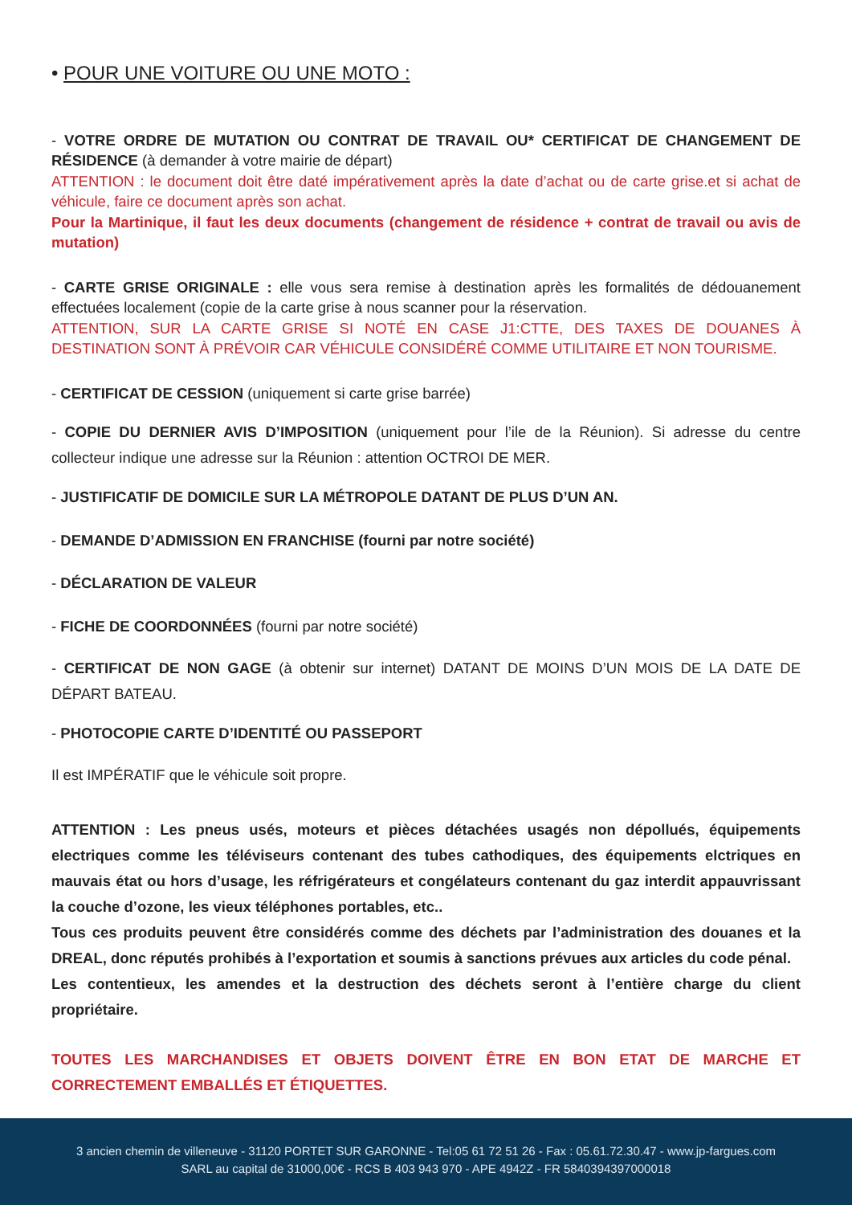• POUR UNE VOITURE OU UNE MOTO :
- VOTRE ORDRE DE MUTATION OU CONTRAT DE TRAVAIL OU* CERTIFICAT DE CHANGEMENT DE RÉSIDENCE (à demander à votre mairie de départ)
ATTENTION : le document doit être daté impérativement après la date d’achat ou de carte grise.et si achat de véhicule, faire ce document après son achat.
Pour la Martinique, il faut les deux documents (changement de résidence + contrat de travail ou avis de mutation)
- CARTE GRISE ORIGINALE : elle vous sera remise à destination après les formalités de dédouanement effectuées localement (copie de la carte grise à nous scanner pour la réservation.
ATTENTION, SUR LA CARTE GRISE SI NOTÉ EN CASE J1:CTTE, DES TAXES DE DOUANES À DESTINATION SONT À PRÉVOIR CAR VÉHICULE CONSIDÉRÉ COMME UTILITAIRE ET NON TOURISME.
- CERTIFICAT DE CESSION (uniquement si carte grise barrée)
- COPIE DU DERNIER AVIS D’IMPOSITION (uniquement pour l’ile de la Réunion). Si adresse du centre collecteur indique une adresse sur la Réunion : attention OCTROI DE MER.
- JUSTIFICATIF DE DOMICILE SUR LA MÉTROPOLE DATANT DE PLUS D’UN AN.
- DEMANDE D’ADMISSION EN FRANCHISE (fourni par notre société)
- DÉCLARATION DE VALEUR
- FICHE DE COORDONNÉES (fourni par notre société)
- CERTIFICAT DE NON GAGE (à obtenir sur internet) DATANT DE MOINS D’UN MOIS DE LA DATE DE DÉPART BATEAU.
- PHOTOCOPIE CARTE D’IDENTITÉ OU PASSEPORT
Il est IMPÉRATIF que le véhicule soit propre.
ATTENTION : Les pneus usés, moteurs et pièces détachées usagés non dépollués, équipements electriques comme les téléviseurs contenant des tubes cathodiques, des équipements elctriques en mauvais état ou hors d’usage, les réfrigérateurs et congélateurs contenant du gaz interdit appauvrissant la couche d’ozone, les vieux téléphones portables, etc..
Tous ces produits peuvent être considérés comme des déchets par l’administration des douanes et la DREAL, donc réputés prohibés à l’exportation et soumis à sanctions prévues aux articles du code pénal.
Les contentieux, les amendes et la destruction des déchets seront à l’entière charge du client propriétaire.
TOUTES LES MARCHANDISES ET OBJETS DOIVENT ÊTRE EN BON ETAT DE MARCHE ET CORRECTEMENT EMBALLÉS ET ÉTIQUETTES.
3 ancien chemin de villeneuve - 31120 PORTET SUR GARONNE - Tel:05 61 72 51 26 - Fax : 05.61.72.30.47 - www.jp-fargues.com
SARL au capital de 31000,00€ - RCS B 403 943 970 - APE 4942Z - FR 5840394397000018